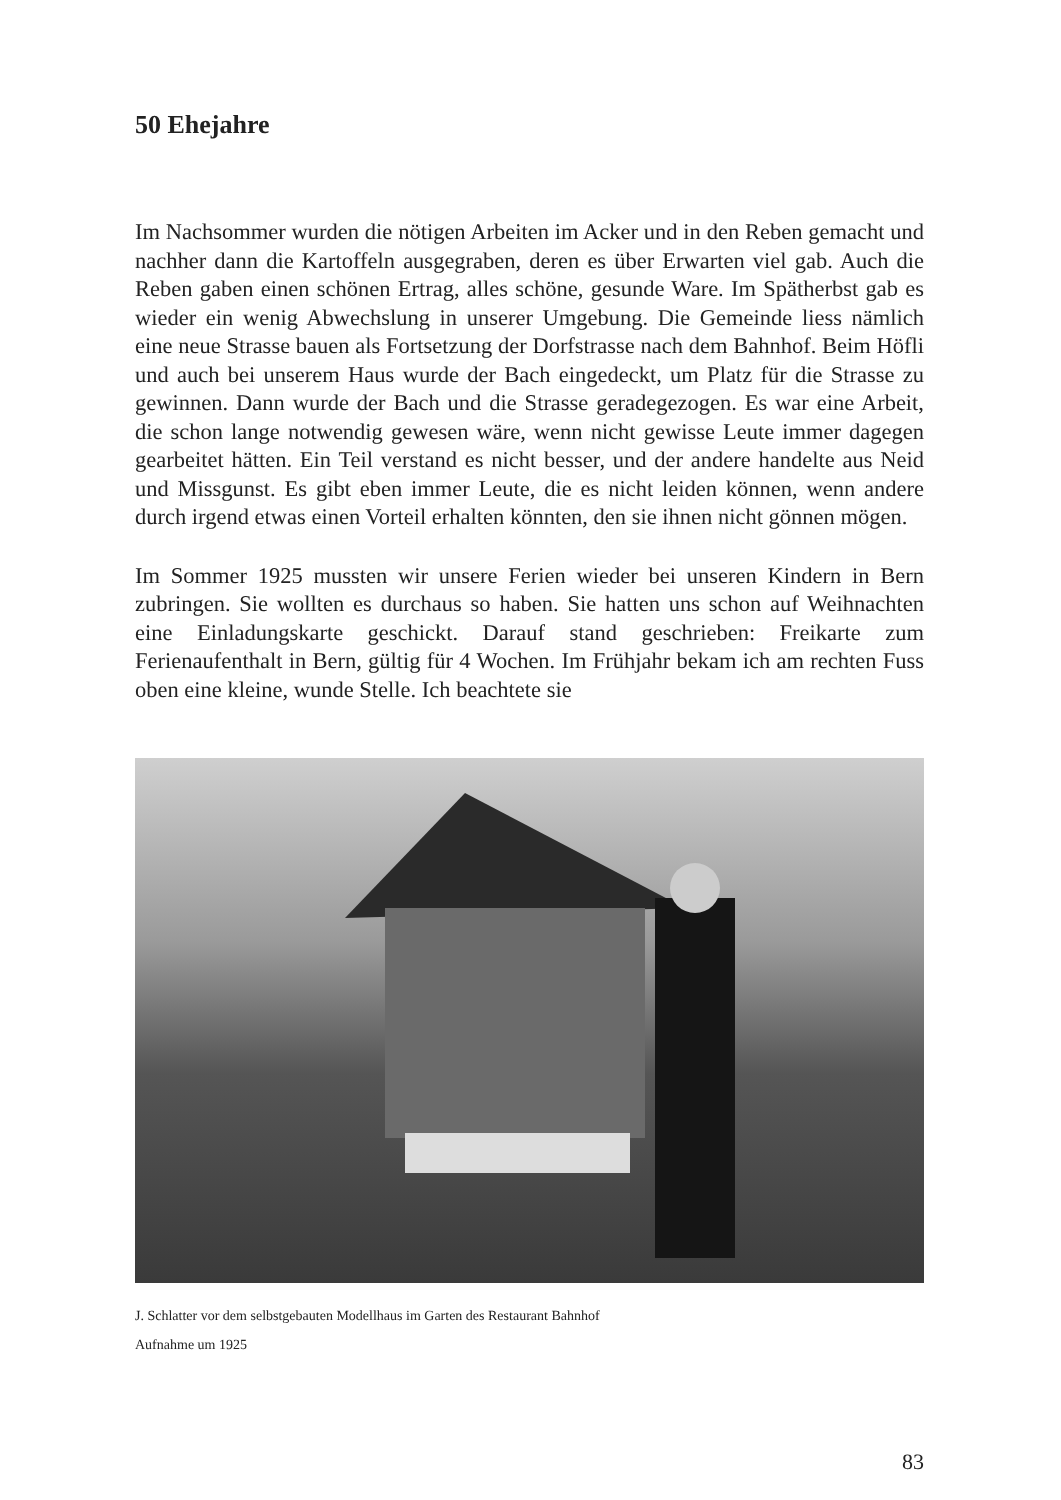50 Ehejahre
Im Nachsommer wurden die nötigen Arbeiten im Acker und in den Reben gemacht und nachher dann die Kartoffeln ausgegraben, deren es über Erwarten viel gab. Auch die Reben gaben einen schönen Ertrag, alles schöne, gesunde Ware. Im Spätherbst gab es wieder ein wenig Abwechslung in unserer Umgebung. Die Gemeinde liess nämlich eine neue Strasse bauen als Fortsetzung der Dorfstrasse nach dem Bahnhof. Beim Höfli und auch bei unserem Haus wurde der Bach eingedeckt, um Platz für die Strasse zu gewinnen. Dann wurde der Bach und die Strasse geradegezogen. Es war eine Arbeit, die schon lange notwendig gewesen wäre, wenn nicht gewisse Leute immer dagegen gearbeitet hätten. Ein Teil verstand es nicht besser, und der andere handelte aus Neid und Missgunst. Es gibt eben immer Leute, die es nicht leiden können, wenn andere durch irgend etwas einen Vorteil erhalten könnten, den sie ihnen nicht gönnen mögen.
Im Sommer 1925 mussten wir unsere Ferien wieder bei unseren Kindern in Bern zubringen. Sie wollten es durchaus so haben. Sie hatten uns schon auf Weihnachten eine Einladungskarte geschickt. Darauf stand geschrieben: Freikarte zum Ferienaufenthalt in Bern, gültig für 4 Wochen. Im Frühjahr bekam ich am rechten Fuss oben eine kleine, wunde Stelle. Ich beachtete sie
J. Schlatter vor dem selbstgebauten Modellhaus im Garten des Restaurant Bahnhof
Aufnahme um 1925
83